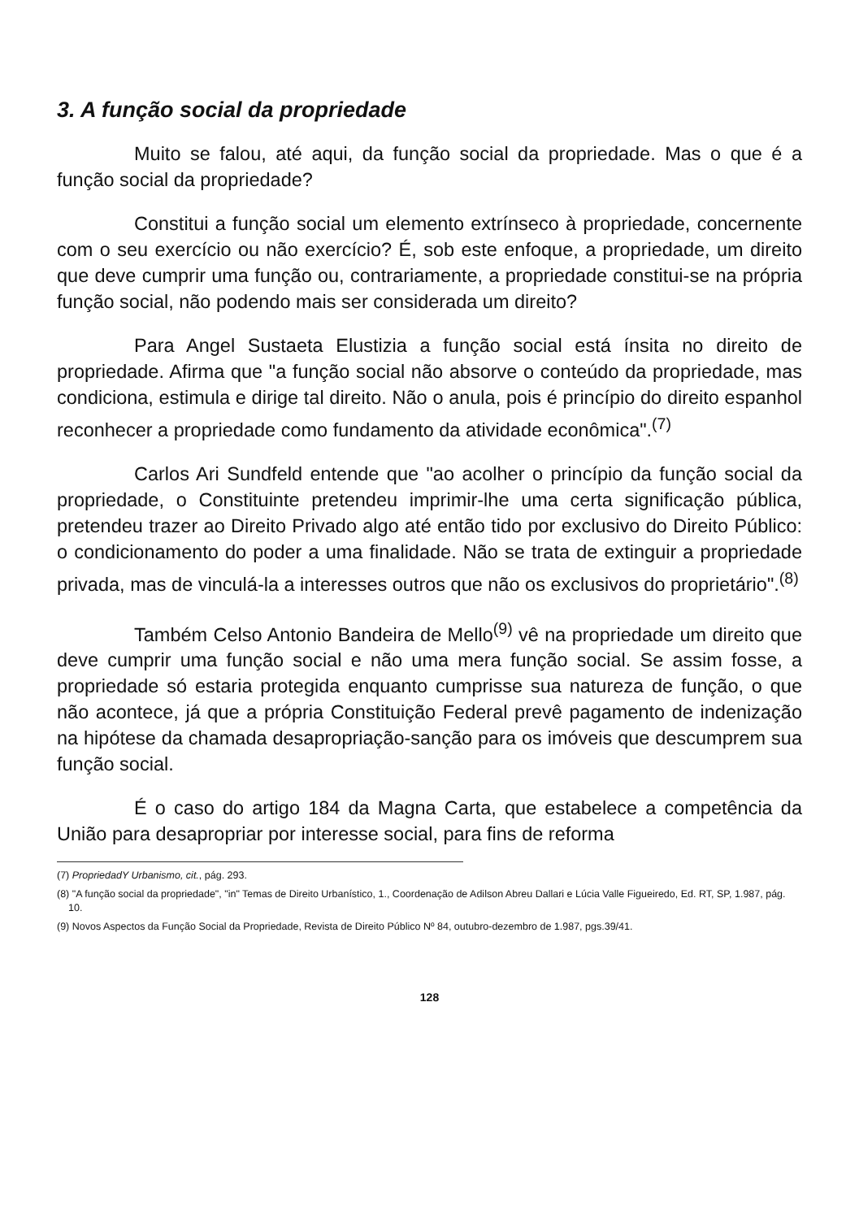3. A função social da propriedade
Muito se falou, até aqui, da função social da propriedade. Mas o que é a função social da propriedade?
Constitui a função social um elemento extrínseco à propriedade, concernente com o seu exercício ou não exercício? É, sob este enfoque, a propriedade, um direito que deve cumprir uma função ou, contrariamente, a propriedade constitui-se na própria função social, não podendo mais ser considerada um direito?
Para Angel Sustaeta Elustizia a função social está ínsita no direito de propriedade. Afirma que "a função social não absorve o conteúdo da propriedade, mas condiciona, estimula e dirige tal direito. Não o anula, pois é princípio do direito espanhol reconhecer a propriedade como fundamento da atividade econômica".<sup>(7)</sup>
Carlos Ari Sundfeld entende que "ao acolher o princípio da função social da propriedade, o Constituinte pretendeu imprimir-lhe uma certa significação pública, pretendeu trazer ao Direito Privado algo até então tido por exclusivo do Direito Público: o condicionamento do poder a uma finalidade. Não se trata de extinguir a propriedade privada, mas de vinculá-la a interesses outros que não os exclusivos do proprietário".<sup>(8)</sup>
Também Celso Antonio Bandeira de Mello<sup>(9)</sup> vê na propriedade um direito que deve cumprir uma função social e não uma mera função social. Se assim fosse, a propriedade só estaria protegida enquanto cumprisse sua natureza de função, o que não acontece, já que a própria Constituição Federal prevê pagamento de indenização na hipótese da chamada desapropriação-sanção para os imóveis que descumprem sua função social.
É o caso do artigo 184 da Magna Carta, que estabelece a competência da União para desapropriar por interesse social, para fins de reforma
(7) PropriedadY Urbanismo, cit., pág. 293.
(8) "A função social da propriedade", "in" Temas de Direito Urbanístico, 1., Coordenação de Adilson Abreu Dallari e Lúcia Valle Figueiredo, Ed. RT, SP, 1.987, pág. 10.
(9) Novos Aspectos da Função Social da Propriedade, Revista de Direito Público Nº 84, outubro-dezembro de 1.987, pgs.39/41.
128